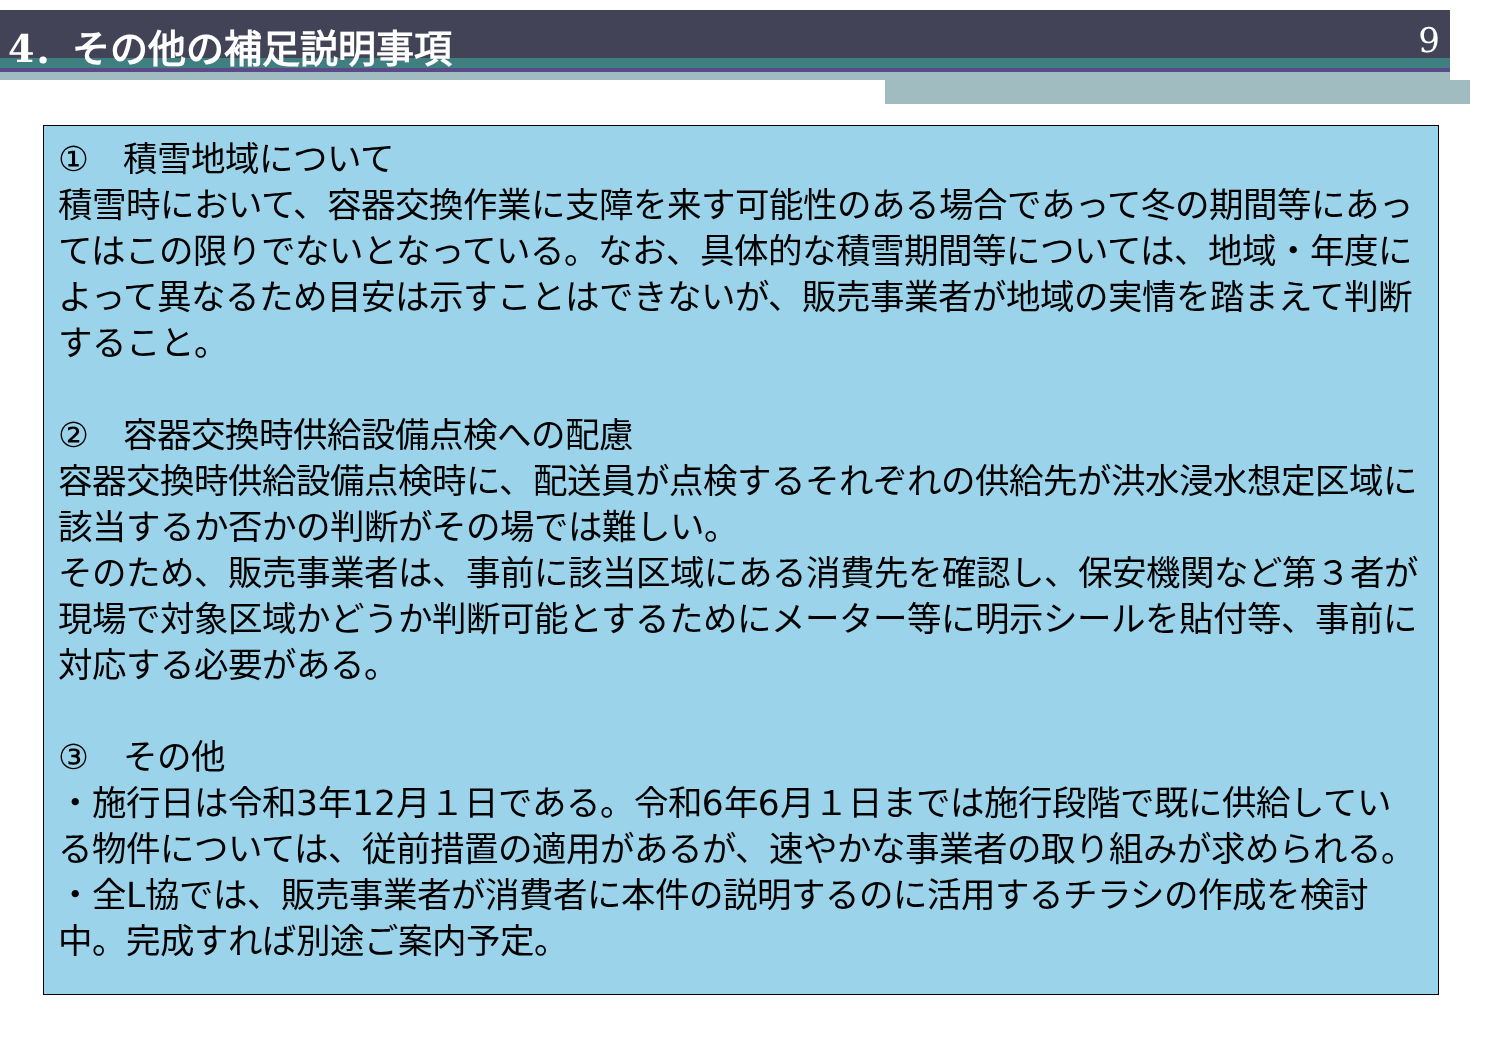4．その他の補足説明事項 9
①　積雪地域について
積雪時において、容器交換作業に支障を来す可能性のある場合であって冬の期間等にあってはこの限りでないとなっている。なお、具体的な積雪期間等については、地域・年度によって異なるため目安は示すことはできないが、販売事業者が地域の実情を踏まえて判断すること。
②　容器交換時供給設備点検への配慮
容器交換時供給設備点検時に、配送員が点検するそれぞれの供給先が洪水浸水想定区域に該当するか否かの判断がその場では難しい。
そのため、販売事業者は、事前に該当区域にある消費先を確認し、保安機関など第３者が現場で対象区域かどうか判断可能とするためにメーター等に明示シールを貼付等、事前に対応する必要がある。
③　その他
・施行日は令和3年12月１日である。令和6年6月１日までは施行段階で既に供給している物件については、従前措置の適用があるが、速やかな事業者の取り組みが求められる。
・全L協では、販売事業者が消費者に本件の説明するのに活用するチラシの作成を検討中。完成すれば別途ご案内予定。